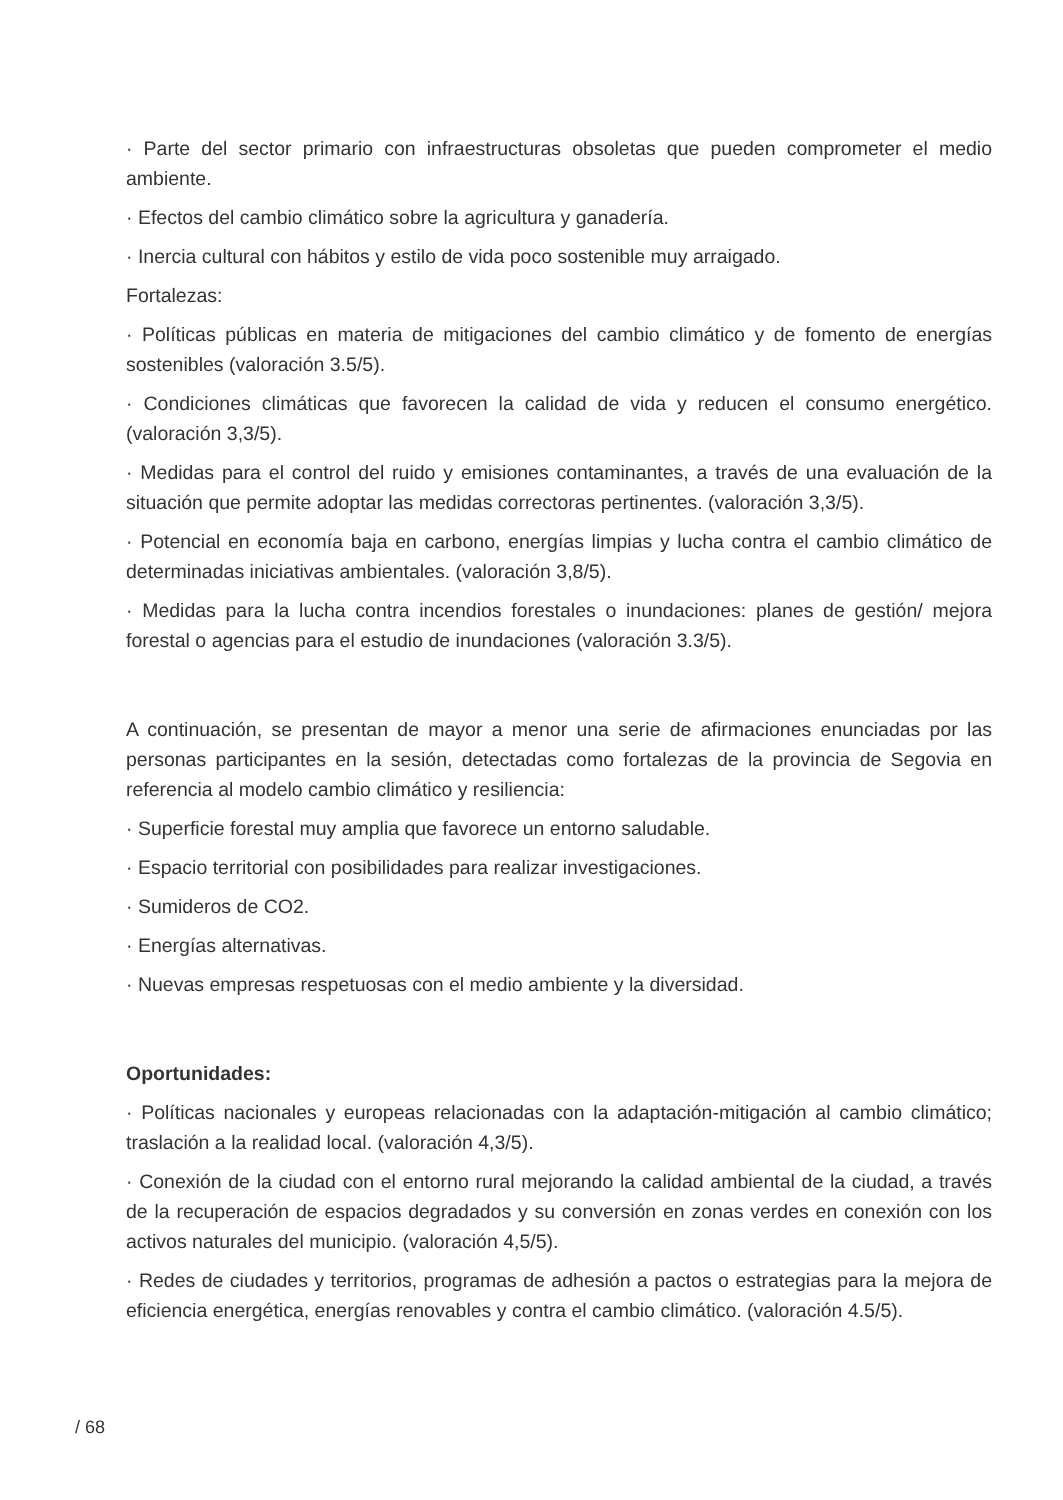· Parte del sector primario con infraestructuras obsoletas que pueden comprometer el medio ambiente.
· Efectos del cambio climático sobre la agricultura y ganadería.
· Inercia cultural con hábitos y estilo de vida poco sostenible muy arraigado.
Fortalezas:
· Políticas públicas en materia de mitigaciones del cambio climático y de fomento de energías sostenibles (valoración 3.5/5).
· Condiciones climáticas que favorecen la calidad de vida y reducen el consumo energético. (valoración 3,3/5).
· Medidas para el control del ruido y emisiones contaminantes, a través de una evaluación de la situación que permite adoptar las medidas correctoras pertinentes. (valoración 3,3/5).
· Potencial en economía baja en carbono, energías limpias y lucha contra el cambio climático de determinadas iniciativas ambientales. (valoración 3,8/5).
· Medidas para la lucha contra incendios forestales o inundaciones: planes de gestión/ mejora forestal o agencias para el estudio de inundaciones (valoración 3.3/5).
A continuación, se presentan de mayor a menor una serie de afirmaciones enunciadas por las personas participantes en la sesión, detectadas como fortalezas de la provincia de Segovia en referencia al modelo cambio climático y resiliencia:
· Superficie forestal muy amplia que favorece un entorno saludable.
· Espacio territorial con posibilidades para realizar investigaciones.
· Sumideros de CO2.
· Energías alternativas.
· Nuevas empresas respetuosas con el medio ambiente y la diversidad.
Oportunidades:
· Políticas nacionales y europeas relacionadas con la adaptación-mitigación al cambio climático; traslación a la realidad local. (valoración 4,3/5).
· Conexión de la ciudad con el entorno rural mejorando la calidad ambiental de la ciudad, a través de la recuperación de espacios degradados y su conversión en zonas verdes en conexión con los activos naturales del municipio. (valoración 4,5/5).
· Redes de ciudades y territorios, programas de adhesión a pactos o estrategias para la mejora de eficiencia energética, energías renovables y contra el cambio climático. (valoración 4.5/5).
/ 68